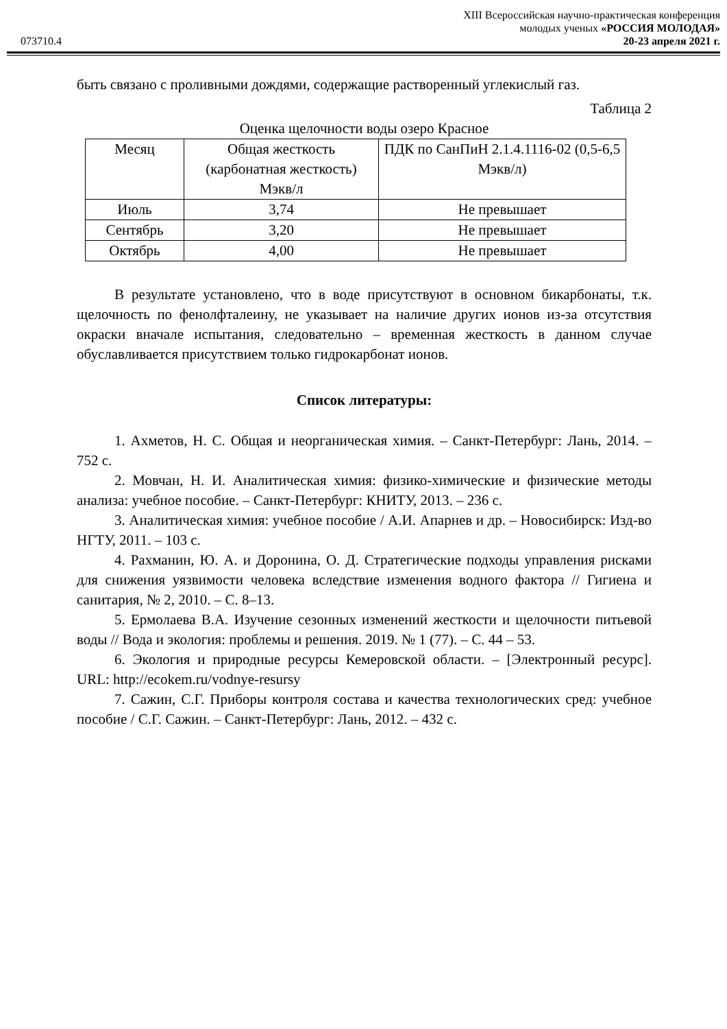XIII Всероссийская научно-практическая конференция
молодых ученых «РОССИЯ МОЛОДАЯ»
073710.4 20-23 апреля 2021 г.
быть связано с проливными дождями, содержащие растворенный углекислый газ.
Таблица 2
Оценка щелочности воды озеро Красное
| Месяц | Общая жесткость (карбонатная жесткость) Мэкв/л | ПДК по СанПиН 2.1.4.1116-02 (0,5-6,5 Мэкв/л) |
| Июль | 3,74 | Не превышает |
| Сентябрь | 3,20 | Не превышает |
| Октябрь | 4,00 | Не превышает |
В результате установлено, что в воде присутствуют в основном бикарбонаты, т.к. щелочность по фенолфталеину, не указывает на наличие других ионов из-за отсутствия окраски вначале испытания, следовательно – временная жесткость в данном случае обуславливается присутствием только гидрокарбонат ионов.
Список литературы:
1. Ахметов, Н. С. Общая и неорганическая химия. – Санкт-Петербург: Лань, 2014. – 752 с.
2. Мовчан, Н. И. Аналитическая химия: физико-химические и физические методы анализа: учебное пособие. – Санкт-Петербург: КНИТУ, 2013. – 236 с.
3. Аналитическая химия: учебное пособие / А.И. Апарнев и др. – Новосибирск: Изд-во НГТУ, 2011. – 103 с.
4. Рахманин, Ю. А. и Доронина, О. Д. Стратегические подходы управления рисками для снижения уязвимости человека вследствие изменения водного фактора // Гигиена и санитария, № 2, 2010. – С. 8–13.
5. Ермолаева В.А. Изучение сезонных изменений жесткости и щелочности питьевой воды // Вода и экология: проблемы и решения. 2019. № 1 (77). – С. 44 – 53.
6. Экология и природные ресурсы Кемеровской области. – [Электронный ресурс]. URL: http://ecokem.ru/vodnye-resursy
7. Сажин, С.Г. Приборы контроля состава и качества технологических сред: учебное пособие / С.Г. Сажин. – Санкт-Петербург: Лань, 2012. – 432 с.